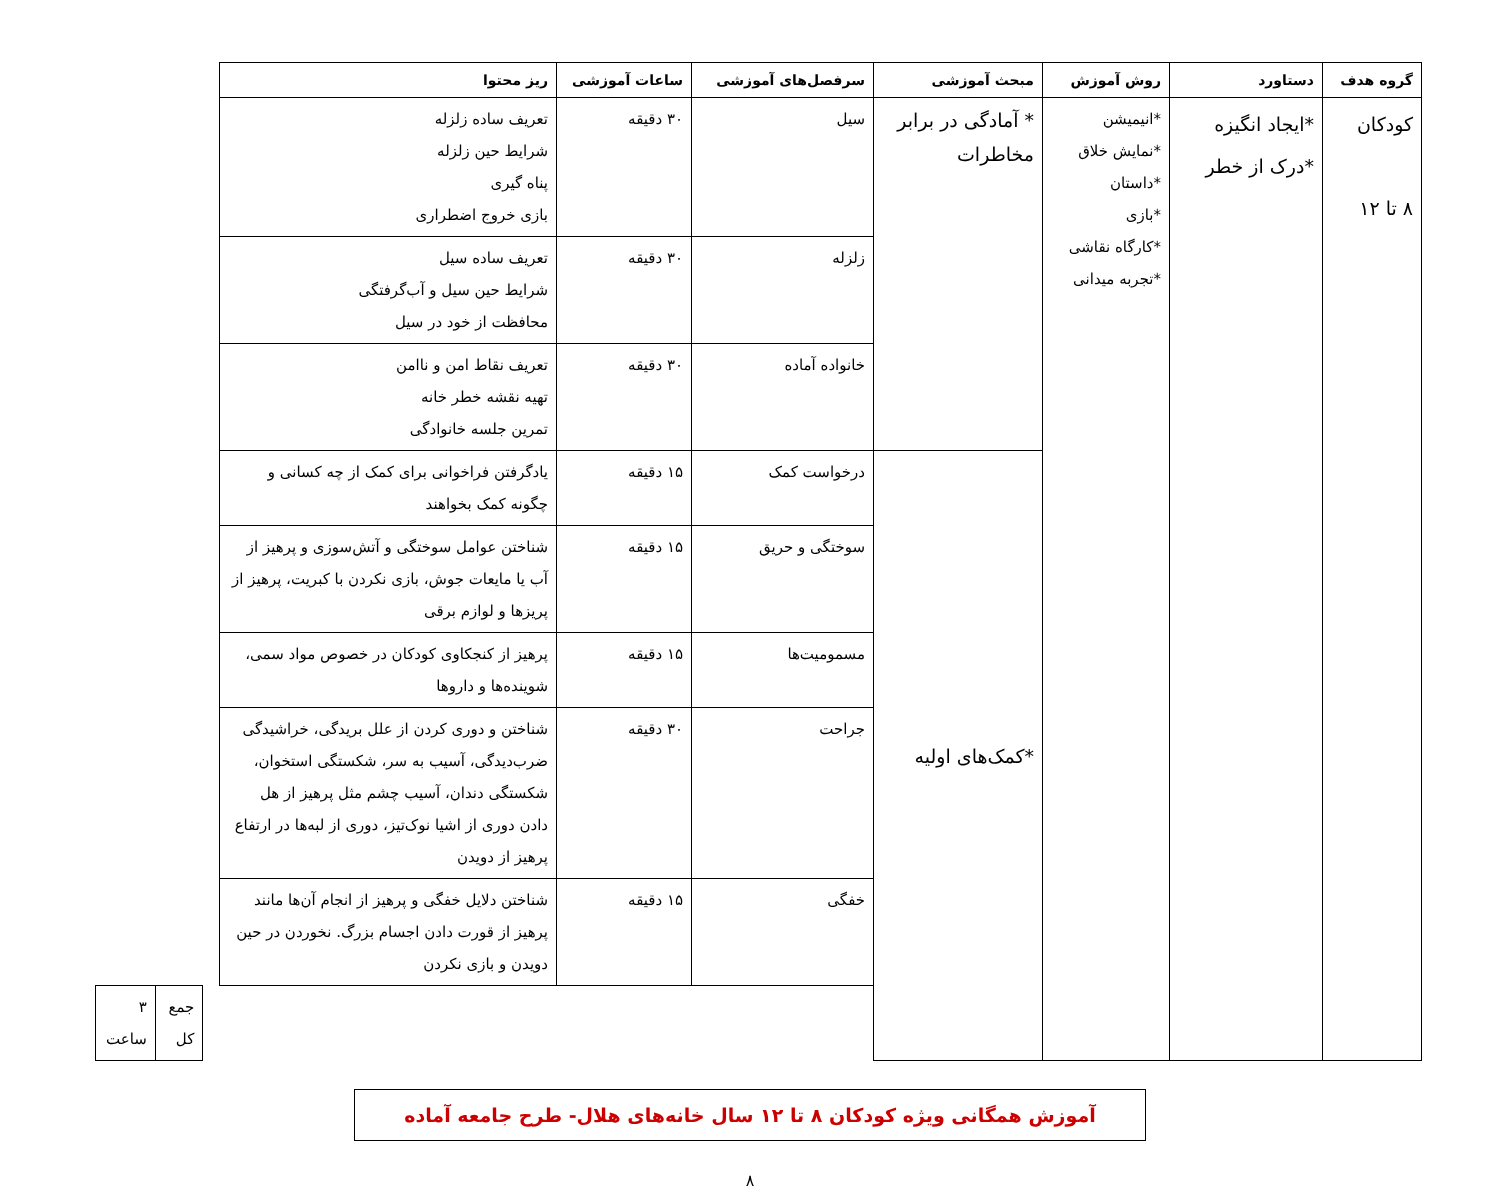| گروه هدف | دستاورد | روش آموزش | مبحث آموزشی | سرفصل‌های آموزشی | ساعات آموزشی | ریز محتوا | | | | |
| --- | --- | --- | --- | --- | --- | --- | --- | --- | --- | --- |
| کودکان ۸ تا ۱۲ | *ایجاد انگیزه *درک از خطر | *انیمیشن *نمایش خلاق *داستان *بازی *کارگاه نقاشی *تجربه میدانی | * آمادگی در برابر مخاطرات | سیل | ۳۰ دقیقه | تعریف ساده زلزله شرایط حین زلزله پناه گیری بازی خروج اضطراری | | | | |
| | | | | زلزله | ۳۰ دقیقه | تعریف ساده سیل شرایط حین سیل و آب‌گرفتگی محافظت از خود در سیل | | | | |
| | | | | خانواده آماده | ۳۰ دقیقه | تعریف نقاط امن و ناامن تهیه نقشه خطر خانه تمرین جلسه خانوادگی | | | | |
| | | | *کمک‌های اولیه | درخواست کمک | ۱۵ دقیقه | یادگرفتن فراخوانی برای کمک از چه کسانی و چگونه کمک بخواهند | | | | |
| | | | | سوختگی و حریق | ۱۵ دقیقه | شناختن عوامل سوختگی و آتش‌سوزی و پرهیز از آب یا مایعات جوش، بازی نکردن با کبریت، پرهیز از پریزها و لوازم برقی | | | | |
| | | | | مسمومیت‌ها | ۱۵ دقیقه | پرهیز از کنجکاوی کودکان در خصوص مواد سمی، شوینده‌ها و داروها | | | | |
| | | | | جراحت | ۳۰ دقیقه | شناختن و دوری کردن از علل بریدگی، خراشیدگی ضرب‌دیدگی، آسیب به سر، شکستگی استخوان، شکستگی دندان، آسیب چشم مثل پرهیز از هل دادن دوری از اشیا نوک‌تیز، دوری از لبه‌ها در ارتفاع پرهیز از دویدن | | | | |
| | | | | خفگی | ۱۵ دقیقه | شناختن دلایل خفگی و پرهیز از انجام آن‌ها مانند پرهیز از قورت دادن اجسام بزرگ. نخوردن در حین دویدن و بازی نکردن | | | | |
| | | | | | | | | جمع کل | ۳ ساعت | |
آموزش همگانی ویژه کودکان ۸ تا ۱۲ سال خانه‌های هلال- طرح جامعه آماده
۸